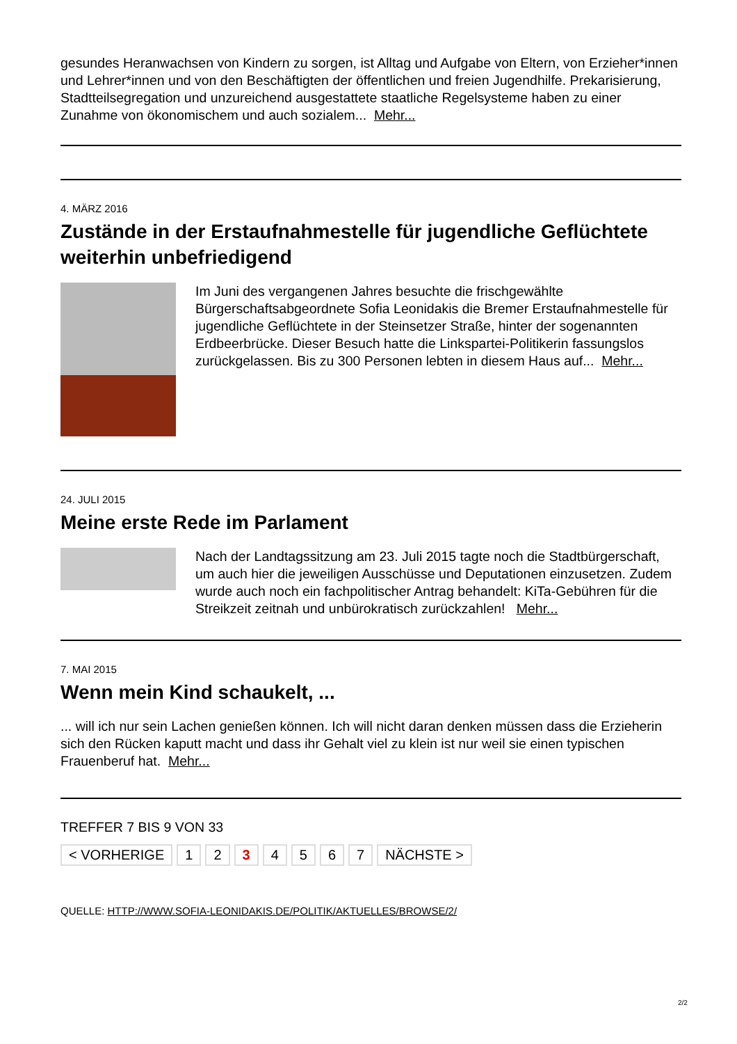gesundes Heranwachsen von Kindern zu sorgen, ist Alltag und Aufgabe von Eltern, von Erzieher*innen und Lehrer*innen und von den Beschäftigten der öffentlichen und freien Jugendhilfe. Prekarisierung, Stadtteilsegregation und unzureichend ausgestattete staatliche Regelsysteme haben zu einer Zunahme von ökonomischem und auch sozialem... Mehr...
4. MÄRZ 2016
Zustände in der Erstaufnahmestelle für jugendliche Geflüchtete weiterhin unbefriedigend
Im Juni des vergangenen Jahres besuchte die frischgewählte Bürgerschaftsabgeordnete Sofia Leonidakis die Bremer Erstaufnahmestelle für jugendliche Geflüchtete in der Steinsetzer Straße, hinter der sogenannten Erdbeerbrücke. Dieser Besuch hatte die Linkspartei-Politikerin fassungslos zurückgelassen. Bis zu 300 Personen lebten in diesem Haus auf... Mehr...
24. JULI 2015
Meine erste Rede im Parlament
Nach der Landtagssitzung am 23. Juli 2015 tagte noch die Stadtbürgerschaft, um auch hier die jeweiligen Ausschüsse und Deputationen einzusetzen. Zudem wurde auch noch ein fachpolitischer Antrag behandelt: KiTa-Gebühren für die Streikzeit zeitnah und unbürokratisch zurückzahlen! Mehr...
7. MAI 2015
Wenn mein Kind schaukelt, ...
... will ich nur sein Lachen genießen können. Ich will nicht daran denken müssen dass die Erzieherin sich den Rücken kaputt macht und dass ihr Gehalt viel zu klein ist nur weil sie einen typischen Frauenberuf hat. Mehr...
TREFFER 7 BIS 9 VON 33
< VORHERIGE 1 2 3 4 5 6 7 NÄCHSTE >
QUELLE: HTTP://WWW.SOFIA-LEONIDAKIS.DE/POLITIK/AKTUELLES/BROWSE/2/
2/2